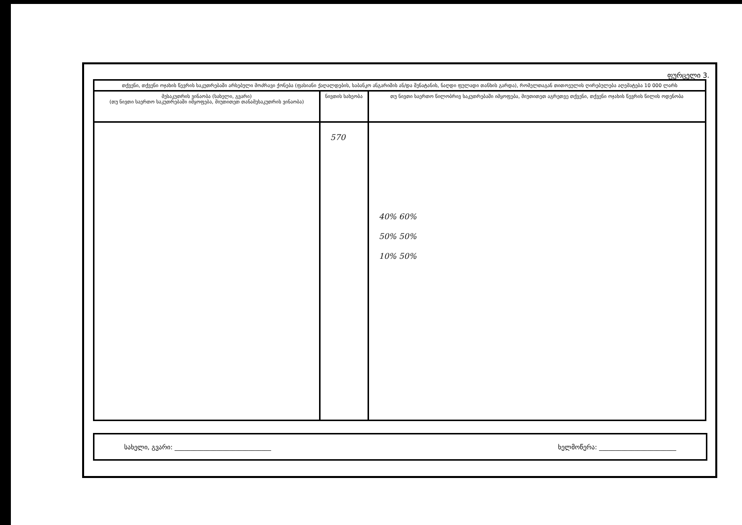ფურცელი 3.
| თქვენი, თქვენი ოჯახის წევრის საკუთრებაში არსებული მოძრავი ქონება (ფასიანი ქაღალდების, საბანკო ანგარიშის ან/და შენატანის, ნაღდი ფულადი თანხის გარდა), რომელთაგან თითოეულის ღირებულება აღემატება 10 000 ლარს | | |
| --- | --- | --- |
| მესაკუთრის ვინაობა (სახელი, გვარი) (თუ ნივთი საერთო საკუთრებაში იმყოფება, მიუთითეთ თანამესაკუთრის ვინაობა) | ნივთის სახეობა | თუ ნივთი საერთო წილობრივ საკუთრებაში იმყოფება, მიუთითეთ აგრეთვე თქვენი, თქვენი ოჯახის წევრის წილის ოდენობა |
| | 570 | 40% 60% 50% 50% 10% 50% |
სახელი, გვარი: ______________________________ ხელმოწერა: ________________________